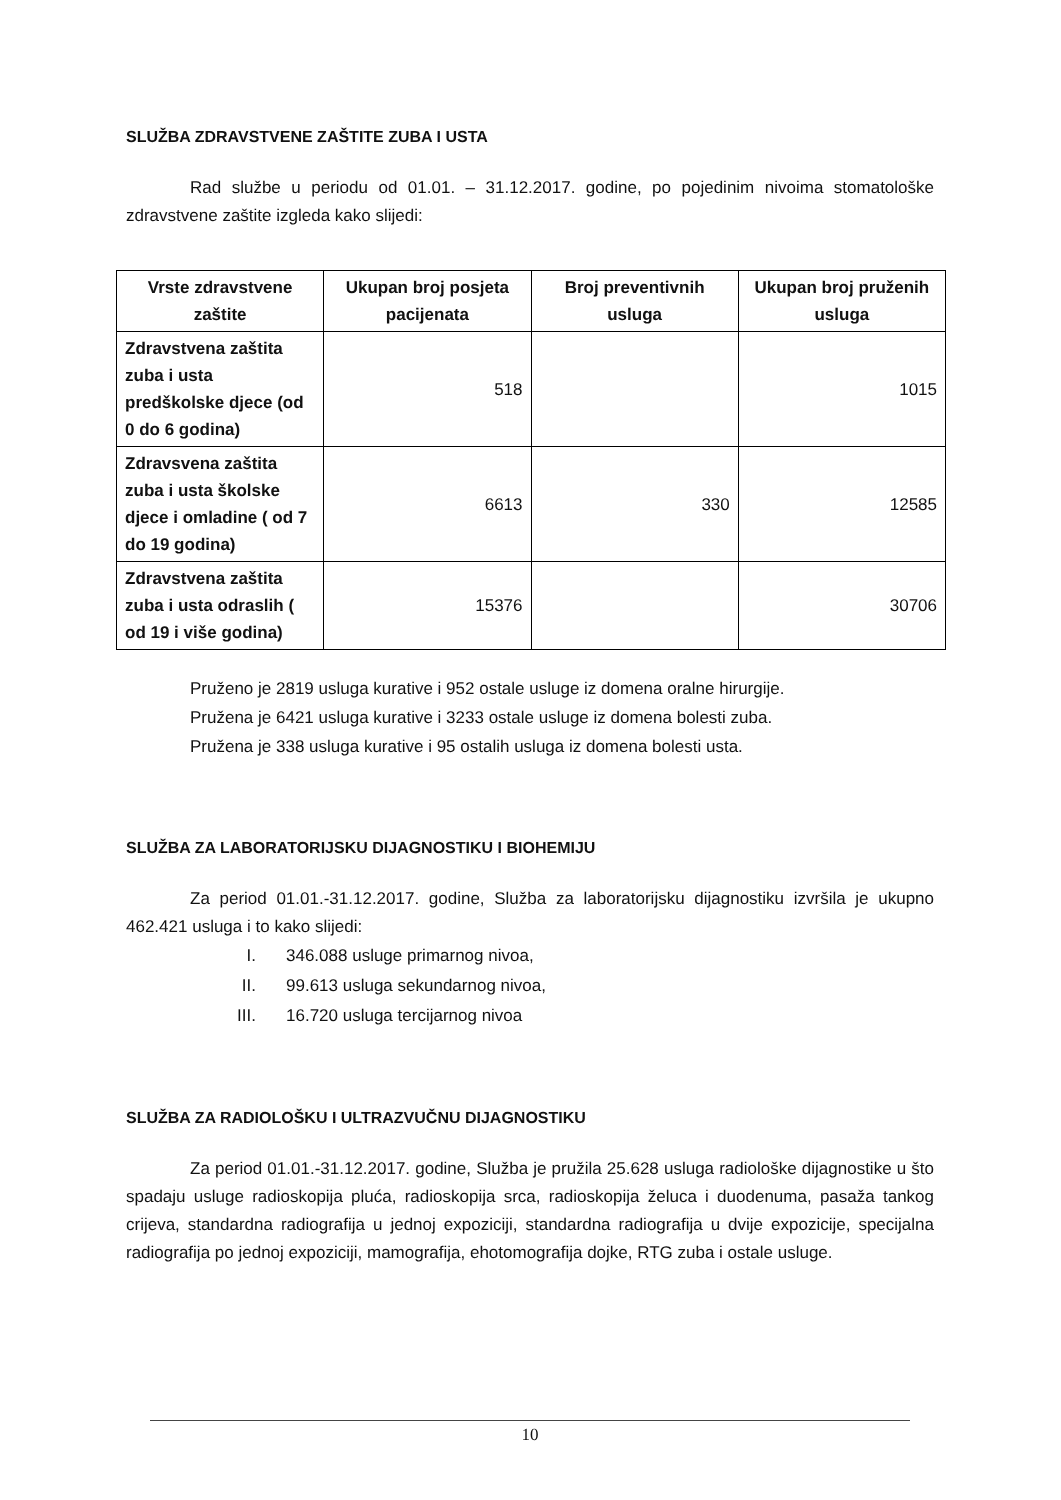SLUŽBA ZDRAVSTVENE ZAŠTITE ZUBA I USTA
Rad službe u periodu od 01.01. – 31.12.2017. godine, po pojedinim nivoima stomatološke zdravstvene zaštite izgleda kako slijedi:
| Vrste zdravstvene zaštite | Ukupan broj posjeta pacijenata | Broj preventivnih usluga | Ukupan broj pruženih usluga |
| --- | --- | --- | --- |
| Zdravstvena zaštita zuba i usta predškolske djece (od 0 do 6 godina) | 518 | | 1015 |
| Zdravsvena zaštita zuba i usta školske djece i omladine ( od 7 do 19 godina) | 6613 | 330 | 12585 |
| Zdravstvena zaštita zuba i usta odraslih ( od 19 i više godina) | 15376 | | 30706 |
Pruženo je 2819 usluga kurative i 952 ostale usluge iz domena oralne hirurgije.
Pružena je 6421 usluga kurative i 3233 ostale usluge iz domena bolesti zuba.
Pružena je 338 usluga kurative i 95 ostalih usluga iz domena bolesti usta.
SLUŽBA ZA LABORATORIJSKU DIJAGNOSTIKU I BIOHEMIJU
Za period 01.01.-31.12.2017. godine, Služba za laboratorijsku dijagnostiku izvršila je ukupno 462.421 usluga i to kako slijedi:
I. 346.088 usluge primarnog nivoa,
II. 99.613 usluga sekundarnog nivoa,
III. 16.720 usluga tercijarnog nivoa
SLUŽBA ZA RADIOLOŠKU I ULTRAZVUČNU DIJAGNOSTIKU
Za period 01.01.-31.12.2017. godine, Služba je pružila 25.628 usluga radiološke dijagnostike u što spadaju usluge radioskopija pluća, radioskopija srca, radioskopija želuca i duodenuma, pasaža tankog crijeva, standardna radiografija u jednoj expoziciji, standardna radiografija u dvije expozicije, specijalna radiografija po jednoj expoziciji, mamografija, ehotomografija dojke, RTG zuba i ostale usluge.
10